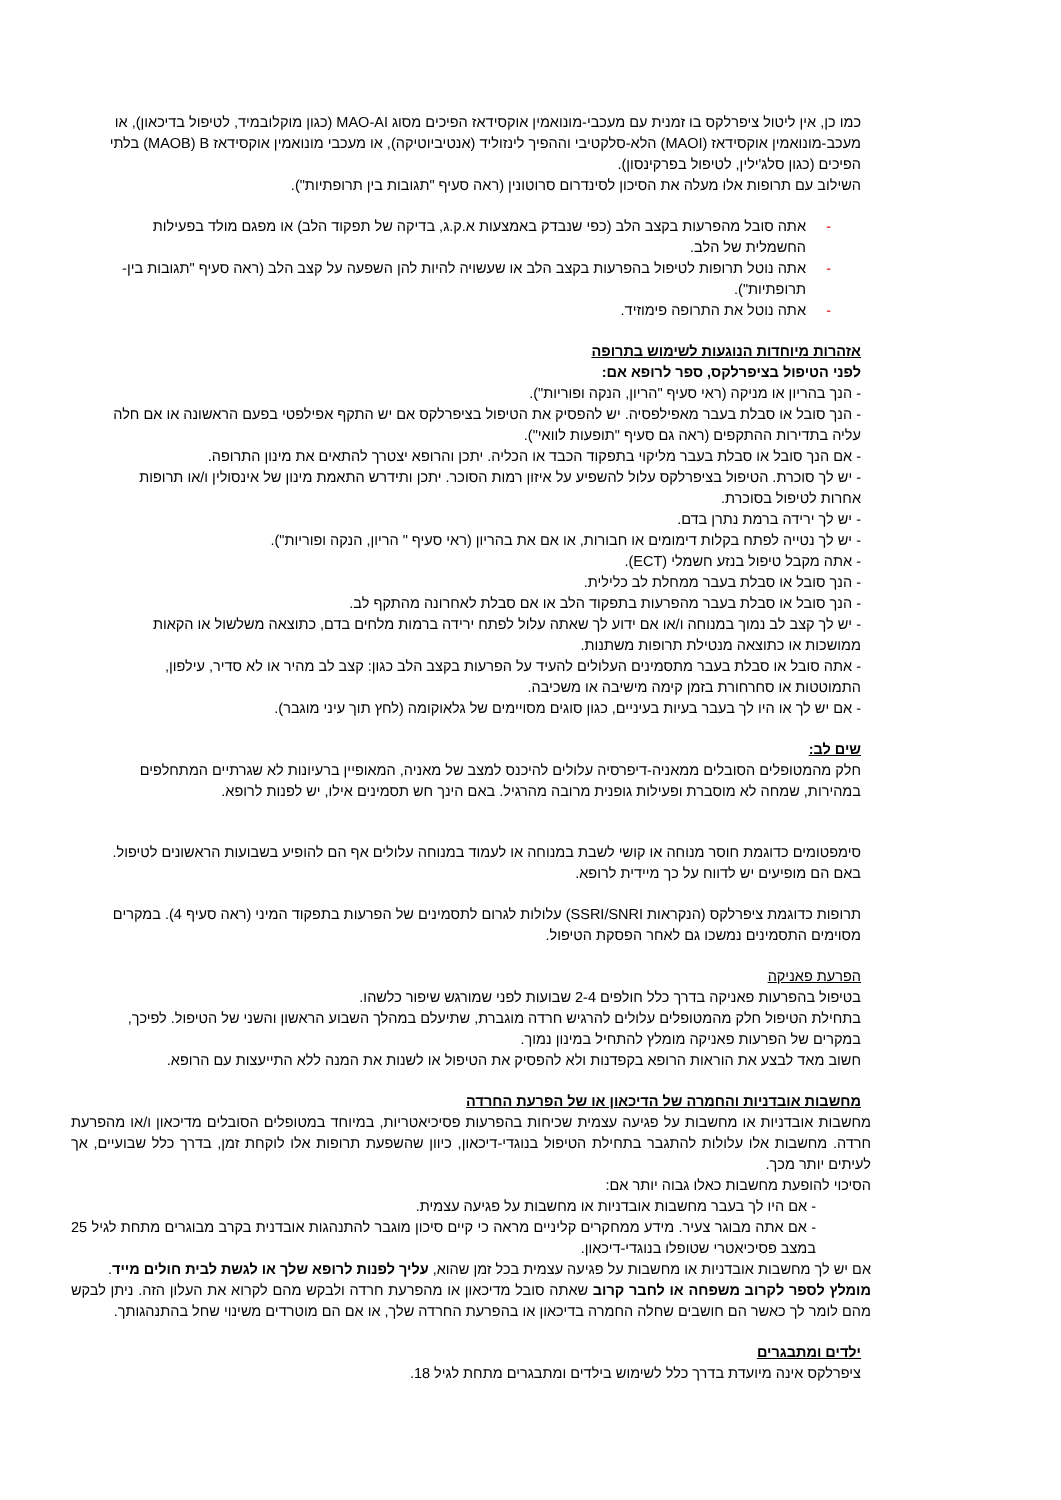כמו כן, אין ליטול ציפרלקס בו זמנית עם מעכבי-מונואמין אוקסידאז הפיכים מסוג MAO-AI (כגון מוקלובמיד, לטיפול בדיכאון), או מעכב-מונואמין אוקסידאז (MAOI) הלא-סלקטיבי וההפיך לינזוליד (אנטיביוטיקה), או מעכבי מונואמין אוקסידאז MAOB) B) בלתי הפיכים (כגון סלג'ילין, לטיפול בפרקינסון).
השילוב עם תרופות אלו מעלה את הסיכון לסינדרום סרוטונין (ראה סעיף "תגובות בין תרופתיות").
- אתה סובל מהפרעות בקצב הלב (כפי שנבדק באמצעות א.ק.ג, בדיקה של תפקוד הלב) או מפגם מולד בפעילות החשמלית של הלב.
- אתה נוטל תרופות לטיפול בהפרעות בקצב הלב או שעשויה להיות להן השפעה על קצב הלב (ראה סעיף "תגובות בין-תרופתיות").
- אתה נוטל את התרופה פימוזיד.
אזהרות מיוחדות הנוגעות לשימוש בתרופה
לפני הטיפול בציפרלקס, ספר לרופא אם:
- הנך בהריון או מניקה (ראי סעיף "הריון, הנקה ופוריות").
- הנך סובל או סבלת בעבר מאפילפסיה. יש להפסיק את הטיפול בציפרלקס אם יש התקף אפילפטי בפעם הראשונה או אם חלה עליה בתדירות ההתקפים (ראה גם סעיף "תופעות לוואי").
- אם הנך סובל או סבלת בעבר מליקוי בתפקוד הכבד או הכליה. יתכן והרופא יצטרך להתאים את מינון התרופה.
- יש לך סוכרת. הטיפול בציפרלקס עלול להשפיע על איזון רמות הסוכר. יתכן ותידרש התאמת מינון של אינסולין ו/או תרופות אחרות לטיפול בסוכרת.
- יש לך ירידה ברמת נתרן בדם.
- יש לך נטייה לפתח בקלות דימומים או חבורות, או אם את בהריון (ראי סעיף " הריון, הנקה ופוריות").
- אתה מקבל טיפול בנזע חשמלי (ECT).
- הנך סובל או סבלת בעבר ממחלת לב כלילית.
- הנך סובל או סבלת בעבר מהפרעות בתפקוד הלב או אם סבלת לאחרונה מהתקף לב.
- יש לך קצב לב נמוך במנוחה ו/או אם ידוע לך שאתה עלול לפתח ירידה ברמות מלחים בדם, כתוצאה משלשול או הקאות ממושכות או כתוצאה מנטילת תרופות משתנות.
- אתה סובל או סבלת בעבר מתסמינים העלולים להעיד על הפרעות בקצב הלב כגון: קצב לב מהיר או לא סדיר, עילפון, התמוטטות או סחרחורת בזמן קימה מישיבה או משכיבה.
- אם יש לך או היו לך בעבר בעיות בעיניים, כגון סוגים מסויימים של גלאוקומה (לחץ תוך עיני מוגבר).
שים לב:
חלק מהמטופלים הסובלים ממאניה-דיפרסיה עלולים להיכנס למצב של מאניה, המאופיין ברעיונות לא שגרתיים המתחלפים במהירות, שמחה לא מוסברת ופעילות גופנית מרובה מהרגיל. באם הינך חש תסמינים אילו, יש לפנות לרופא.
סימפטומים כדוגמת חוסר מנוחה או קושי לשבת במנוחה או לעמוד במנוחה עלולים אף הם להופיע בשבועות הראשונים לטיפול. באם הם מופיעים יש לדווח על כך מיידית לרופא.
תרופות כדוגמת ציפרלקס (הנקראות SSRI/SNRI) עלולות לגרום לתסמינים של הפרעות בתפקוד המיני (ראה סעיף 4). במקרים מסוימים התסמינים נמשכו גם לאחר הפסקת הטיפול.
הפרעת פאניקה
בטיפול בהפרעות פאניקה בדרך כלל חולפים 2-4 שבועות לפני שמורגש שיפור כלשהו.
בתחילת הטיפול חלק מהמטופלים עלולים להרגיש חרדה מוגברת, שתיעלם במהלך השבוע הראשון והשני של הטיפול. לפיכך, במקרים של הפרעות פאניקה מומלץ להתחיל במינון נמוך.
חשוב מאד לבצע את הוראות הרופא בקפדנות ולא להפסיק את הטיפול או לשנות את המנה ללא התייעצות עם הרופא.
מחשבות אובדניות והחמרה של הדיכאון או של הפרעת החרדה
מחשבות אובדניות או מחשבות על פגיעה עצמית שכיחות בהפרעות פסיכיאטריות, במיוחד במטופלים הסובלים מדיכאון ו/או מהפרעת חרדה. מחשבות אלו עלולות להתגבר בתחילת הטיפול בנוגדי-דיכאון, כיוון שהשפעת תרופות אלו לוקחת זמן, בדרך כלל שבועיים, אך לעיתים יותר מכך.
הסיכוי להופעת מחשבות כאלו גבוה יותר אם:
- אם היו לך בעבר מחשבות אובדניות או מחשבות על פגיעה עצמית.
- אם אתה מבוגר צעיר. מידע ממחקרים קליניים מראה כי קיים סיכון מוגבר להתנהגות אובדנית בקרב מבוגרים מתחת לגיל 25 במצב פסיכיאטרי שטופלו בנוגדי-דיכאון.
אם יש לך מחשבות אובדניות או מחשבות על פגיעה עצמית בכל זמן שהוא, עליך לפנות לרופא שלך או לגשת לבית חולים מייד.
מומלץ לספר לקרוב משפחה או לחבר קרוב שאתה סובל מדיכאון או מהפרעת חרדה ולבקש מהם לקרוא את העלון הזה. ניתן לבקש מהם לומר לך כאשר הם חושבים שחלה החמרה בדיכאון או בהפרעת החרדה שלך, או אם הם מוטרדים משינוי שחל בהתנהגותך.
ילדים ומתבגרים
ציפרלקס אינה מיועדת בדרך כלל לשימוש בילדים ומתבגרים מתחת לגיל 18.